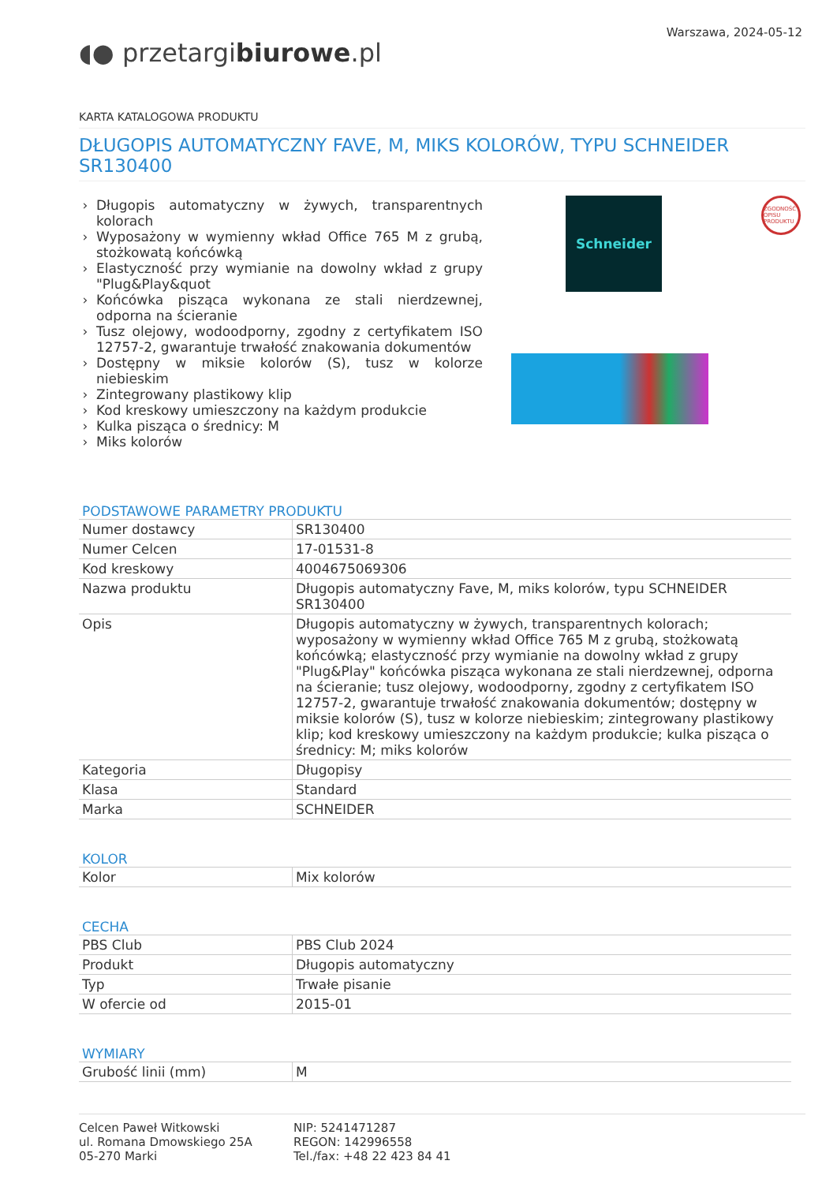Warszawa, 2024-05-12
◖● przetargibiurowe.pl
KARTA KATALOGOWA PRODUKTU
DŁUGOPIS AUTOMATYCZNY FAVE, M, MIKS KOLORÓW, TYPU SCHNEIDER SR130400
Długopis automatyczny w żywych, transparentnych kolorach
Wyposażony w wymienny wkład Office 765 M z grubą, stożkowatą końcówką
Elastyczność przy wymianie na dowolny wkład z grupy "Plug&Play&quot
Końcówka pisząca wykonana ze stali nierdzewnej, odporna na ścieranie
Tusz olejowy, wodoodporny, zgodny z certyfikatem ISO 12757-2, gwarantuje trwałość znakowania dokumentów
Dostępny w miksie kolorów (S), tusz w kolorze niebieskim
Zintegrowany plastikowy klip
Kod kreskowy umieszczony na każdym produkcie
Kulka pisząca o średnicy: M
Miks kolorów
Schneider
ZGODNOŚĆ OPISU PRODUKTU
PODSTAWOWE PARAMETRY PRODUKTU
| Numer dostawcy | SR130400 |
| Numer Celcen | 17-01531-8 |
| Kod kreskowy | 4004675069306 |
| Nazwa produktu | Długopis automatyczny Fave, M, miks kolorów, typu SCHNEIDER SR130400 |
| Opis | Długopis automatyczny w żywych, transparentnych kolorach; wyposażony w wymienny wkład Office 765 M z grubą, stożkowatą końcówką; elastyczność przy wymianie na dowolny wkład z grupy "Plug&Play" końcówka pisząca wykonana ze stali nierdzewnej, odporna na ścieranie; tusz olejowy, wodoodporny, zgodny z certyfikatem ISO 12757-2, gwarantuje trwałość znakowania dokumentów; dostępny w miksie kolorów (S), tusz w kolorze niebieskim; zintegrowany plastikowy klip; kod kreskowy umieszczony na każdym produkcie; kulka pisząca o średnicy: M; miks kolorów |
| Kategoria | Długopisy |
| Klasa | Standard |
| Marka | SCHNEIDER |
KOLOR
| Kolor | Mix kolorów |
CECHA
| PBS Club | PBS Club 2024 |
| Produkt | Długopis automatyczny |
| Typ | Trwałe pisanie |
| W ofercie od | 2015-01 |
WYMIARY
| Grubość linii (mm) | M |
Celcen Paweł Witkowski
ul. Romana Dmowskiego 25A
05-270 Marki
NIP: 5241471287
REGON: 142996558
Tel./fax: +48 22 423 84 41